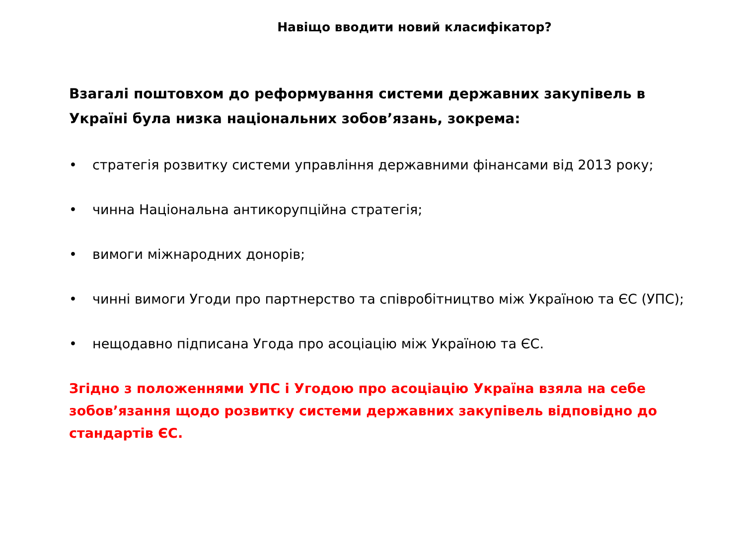Навіщо вводити новий класифікатор?
Взагалі поштовхом до реформування системи державних закупівель в Україні була низка національних зобов’язань, зокрема:
• стратегія розвитку системи управління державними фінансами від 2013 року;
• чинна Національна антикорупційна стратегія;
• вимоги міжнародних донорів;
• чинні вимоги Угоди про партнерство та співробітництво між Україною та ЄС (УПС);
• нещодавно підписана Угода про асоціацію між Україною та ЄС.
Згідно з положеннями УПС і Угодою про асоціацію Україна взяла на себе зобов’язання щодо розвитку системи державних закупівель відповідно до стандартів ЄС.